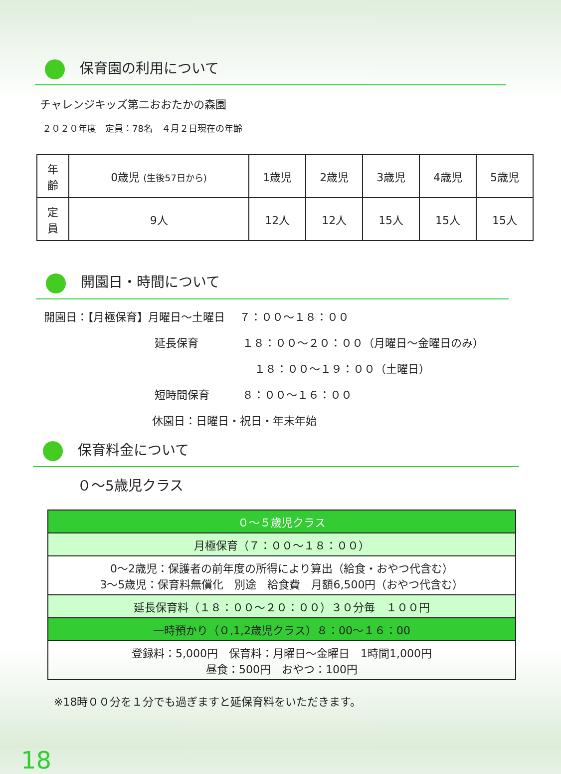保育園の利用について
チャレンジキッズ第二おおたかの森園
２０２０年度　定員：78名　４月２日現在の年齢
| 年 齢 | 0歳児 (生後57日から) | 1歳児 | 2歳児 | 3歳児 | 4歳児 | 5歳児 |
| 定 員 | 9人 | 12人 | 12人 | 15人 | 15人 | 15人 |
開園日・時間について
開園日：【月極保育】月曜日～土曜日　 ７：００～１８：００
延長保育　　　　１８：００～２０：００（月曜日～金曜日のみ）
１８：００～１９：００（土曜日）
短時間保育　　　８：００～１６：００
休園日：日曜日・祝日・年末年始
保育料金について
０～5歳児クラス
| ０～５歳児クラス |
| 月極保育（７：００～１８：００） |
| 0～2歳児：保護者の前年度の所得により算出（給食・おやつ代含む） 3～5歳児：保育料無償化 別途 給食費 月額6,500円（おやつ代含む） |
| 延長保育料（１８：００～２０：００）３０分毎 １００円 |
| 一時預かり（０,1,2歳児クラス）８：00～１６：00 |
| 登録料：5,000円 保育料：月曜日～金曜日 1時間1,000円 昼食：500円 おやつ：100円 |
※18時００分を１分でも過ぎますと延保育料をいただきます。
18